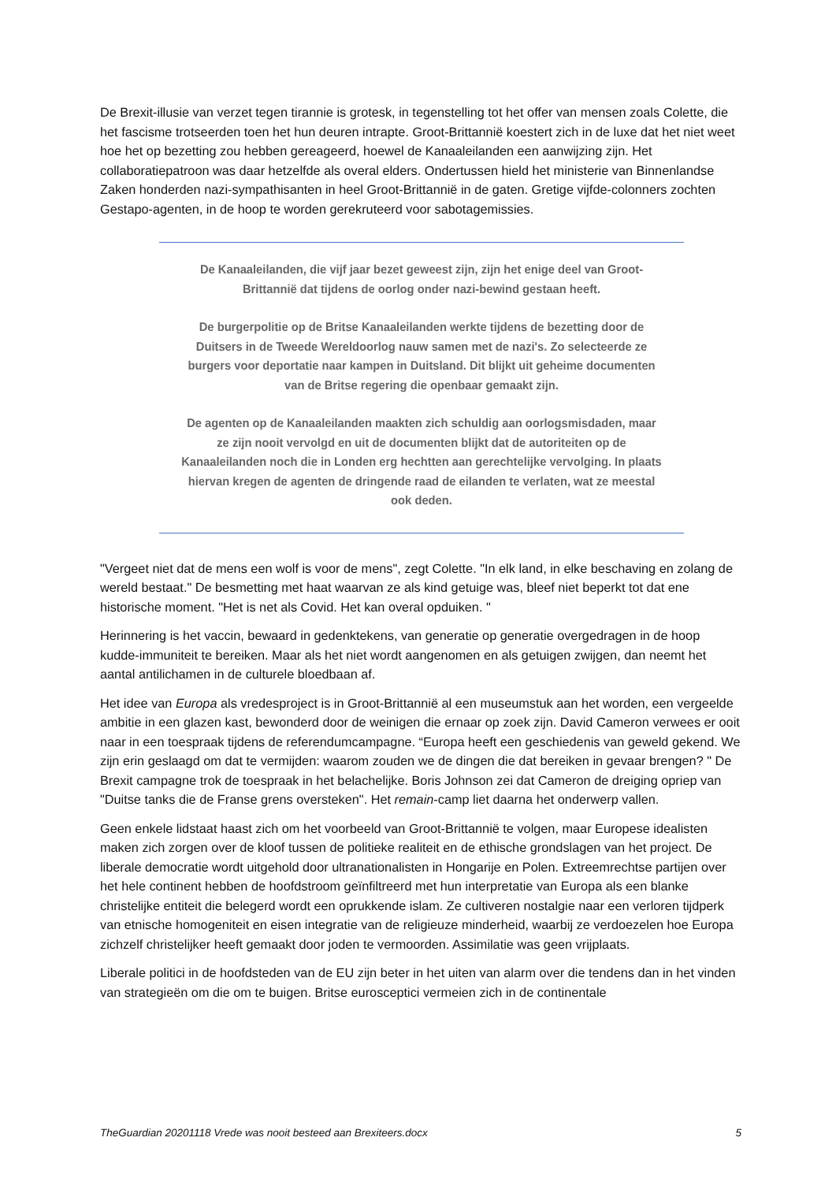De Brexit-illusie van verzet tegen tirannie is grotesk, in tegenstelling tot het offer van mensen zoals Colette, die het fascisme trotseerden toen het hun deuren intrapte. Groot-Brittannië koestert zich in de luxe dat het niet weet hoe het op bezetting zou hebben gereageerd, hoewel de Kanaaleilanden een aanwijzing zijn. Het collaboratiepatroon was daar hetzelfde als overal elders. Ondertussen hield het ministerie van Binnenlandse Zaken honderden nazi-sympathisanten in heel Groot-Brittannië in de gaten. Gretige vijfde-colonners zochten Gestapo-agenten, in de hoop te worden gerekruteerd voor sabotagemissies.
De Kanaaleilanden, die vijf jaar bezet geweest zijn, zijn het enige deel van Groot-Brittannië dat tijdens de oorlog onder nazi-bewind gestaan heeft.
De burgerpolitie op de Britse Kanaaleilanden werkte tijdens de bezetting door de Duitsers in de Tweede Wereldoorlog nauw samen met de nazi's. Zo selecteerde ze burgers voor deportatie naar kampen in Duitsland. Dit blijkt uit geheime documenten van de Britse regering die openbaar gemaakt zijn.
De agenten op de Kanaaleilanden maakten zich schuldig aan oorlogsmisdaden, maar ze zijn nooit vervolgd en uit de documenten blijkt dat de autoriteiten op de Kanaaleilanden noch die in Londen erg hechtten aan gerechtelijke vervolging. In plaats hiervan kregen de agenten de dringende raad de eilanden te verlaten, wat ze meestal ook deden.
"Vergeet niet dat de mens een wolf is voor de mens", zegt Colette. "In elk land, in elke beschaving en zolang de wereld bestaat." De besmetting met haat waarvan ze als kind getuige was, bleef niet beperkt tot dat ene historische moment. "Het is net als Covid. Het kan overal opduiken. "
Herinnering is het vaccin, bewaard in gedenktekens, van generatie op generatie overgedragen in de hoop kudde-immuniteit te bereiken. Maar als het niet wordt aangenomen en als getuigen zwijgen, dan neemt het aantal antilichamen in de culturele bloedbaan af.
Het idee van Europa als vredesproject is in Groot-Brittannië al een museumstuk aan het worden, een vergeelde ambitie in een glazen kast, bewonderd door de weinigen die ernaar op zoek zijn. David Cameron verwees er ooit naar in een toespraak tijdens de referendumcampagne. “Europa heeft een geschiedenis van geweld gekend. We zijn erin geslaagd om dat te vermijden: waarom zouden we de dingen die dat bereiken in gevaar brengen? " De Brexit campagne trok de toespraak in het belachelijke. Boris Johnson zei dat Cameron de dreiging opriep van "Duitse tanks die de Franse grens oversteken". Het remain-camp liet daarna het onderwerp vallen.
Geen enkele lidstaat haast zich om het voorbeeld van Groot-Brittannië te volgen, maar Europese idealisten maken zich zorgen over de kloof tussen de politieke realiteit en de ethische grondslagen van het project. De liberale democratie wordt uitgehold door ultranationalisten in Hongarije en Polen. Extreemrechtse partijen over het hele continent hebben de hoofdstroom geïnfiltreerd met hun interpretatie van Europa als een blanke christelijke entiteit die belegerd wordt een oprukkende islam. Ze cultiveren nostalgie naar een verloren tijdperk van etnische homogeniteit en eisen integratie van de religieuze minderheid, waarbij ze verdoezelen hoe Europa zichzelf christelijker heeft gemaakt door joden te vermoorden. Assimilatie was geen vrijplaats.
Liberale politici in de hoofdsteden van de EU zijn beter in het uiten van alarm over die tendens dan in het vinden van strategieën om die om te buigen. Britse eurosceptici vermeien zich in de continentale
TheGuardian 20201118 Vrede was nooit besteed aan Brexiteers.docx 5